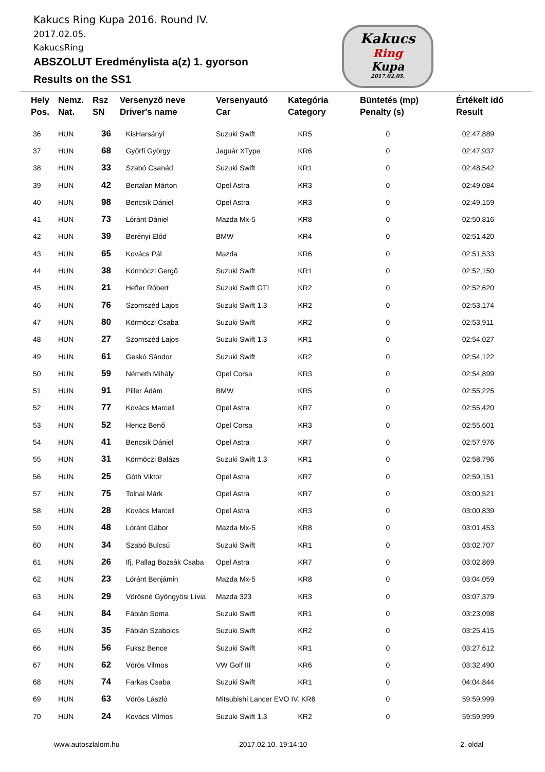Kakucs Ring Kupa 2016. Round IV.
2017.02.05.
KakucsRing
ABSZOLUT Eredménylista a(z) 1. gyorson
Results on the SS1
Kakucs
Ring
Kupa
2017.02.05.
| Hely Pos. | Nemz. Nat. | Rsz SN | Versenyző neve Driver's name | Versenyautó Car | Kategória Category | Büntetés (mp) Penalty (s) | Értékelt idő Result |
| --- | --- | --- | --- | --- | --- | --- | --- |
| 36 | HUN | 36 | KisHarsányi | Suzuki Swift | KR5 | 0 | 02:47,889 |
| 37 | HUN | 68 | Győrfi György | Jaguár XType | KR6 | 0 | 02:47,937 |
| 38 | HUN | 33 | Szabó Csanád | Suzuki Swift | KR1 | 0 | 02:48,542 |
| 39 | HUN | 42 | Bertalan Márton | Opel Astra | KR3 | 0 | 02:49,084 |
| 40 | HUN | 98 | Bencsik Dániel | Opel Astra | KR3 | 0 | 02:49,159 |
| 41 | HUN | 73 | Lóránt Dániel | Mazda Mx-5 | KR8 | 0 | 02:50,816 |
| 42 | HUN | 39 | Berényi Előd | BMW | KR4 | 0 | 02:51,420 |
| 43 | HUN | 65 | Kovács Pál | Mazda | KR6 | 0 | 02:51,533 |
| 44 | HUN | 38 | Körmöczi Gergő | Suzuki Swift | KR1 | 0 | 02:52,150 |
| 45 | HUN | 21 | Hefler Róbert | Suzuki Swift GTI | KR2 | 0 | 02:52,620 |
| 46 | HUN | 76 | Szomszéd Lajos | Suzuki Swift 1.3 | KR2 | 0 | 02:53,174 |
| 47 | HUN | 80 | Körmöczi Csaba | Suzuki Swift | KR2 | 0 | 02:53,911 |
| 48 | HUN | 27 | Szomszéd Lajos | Suzuki Swift 1.3 | KR1 | 0 | 02:54,027 |
| 49 | HUN | 61 | Geskó Sándor | Suzuki Swift | KR2 | 0 | 02:54,122 |
| 50 | HUN | 59 | Németh Mihály | Opel Corsa | KR3 | 0 | 02:54,899 |
| 51 | HUN | 91 | Piller Ádám | BMW | KR5 | 0 | 02:55,225 |
| 52 | HUN | 77 | Kovács Marcell | Opel Astra | KR7 | 0 | 02:55,420 |
| 53 | HUN | 52 | Hencz Benő | Opel Corsa | KR3 | 0 | 02:55,601 |
| 54 | HUN | 41 | Bencsik Dániel | Opel Astra | KR7 | 0 | 02:57,976 |
| 55 | HUN | 31 | Körmöczi Balázs | Suzuki Swift 1.3 | KR1 | 0 | 02:58,796 |
| 56 | HUN | 25 | Góth Viktor | Opel Astra | KR7 | 0 | 02:59,151 |
| 57 | HUN | 75 | Tolnai Márk | Opel Astra | KR7 | 0 | 03:00,521 |
| 58 | HUN | 28 | Kovács Marcell | Opel Astra | KR3 | 0 | 03:00,839 |
| 59 | HUN | 48 | Lóránt Gábor | Mazda Mx-5 | KR8 | 0 | 03:01,453 |
| 60 | HUN | 34 | Szabó Bulcsú | Suzuki Swift | KR1 | 0 | 03:02,707 |
| 61 | HUN | 26 | Ifj. Pallag Bozsák Csaba | Opel Astra | KR7 | 0 | 03:02,869 |
| 62 | HUN | 23 | Lóránt Benjámin | Mazda Mx-5 | KR8 | 0 | 03:04,059 |
| 63 | HUN | 29 | Vörösné Gyöngyösi Lívia | Mazda 323 | KR3 | 0 | 03:07,379 |
| 64 | HUN | 84 | Fábián Soma | Suzuki Swift | KR1 | 0 | 03:23,098 |
| 65 | HUN | 35 | Fábián Szabolcs | Suzuki Swift | KR2 | 0 | 03:25,415 |
| 66 | HUN | 56 | Fuksz Bence | Suzuki Swift | KR1 | 0 | 03:27,612 |
| 67 | HUN | 62 | Vörös Vilmos | VW Golf III | KR6 | 0 | 03:32,490 |
| 68 | HUN | 74 | Farkas Csaba | Suzuki Swift | KR1 | 0 | 04:04,844 |
| 69 | HUN | 63 | Vörös László | Mitsubishi Lancer EVO IV. KR6 | | 0 | 59:59,999 |
| 70 | HUN | 24 | Kovács Vilmos | Suzuki Swift 1.3 | KR2 | 0 | 59:59,999 |
www.autoszlalom.hu 2017.02.10. 19:14:10 2. oldal